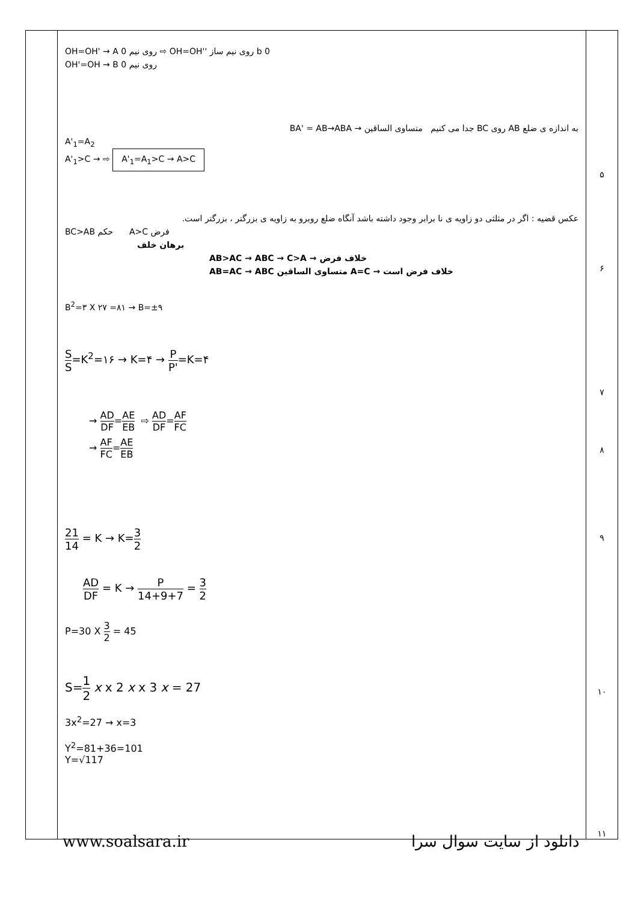| | OH=OH' → A روی نیم 0 ⇨ OH=OH'' روی نیم ساز b 0 OH'=OH → B روی نیم 0 به اندازه ی ضلع AB روی BC جدا می کنیم متساوی الساقین → BA' = AB→ABA A'<sub>1</sub>=A<sub>2</sub> A'<sub>1</sub>>C → ⇨ A'<sub>1</sub>=A<sub>1</sub>>C → A>C عکس قضیه : اگر در مثلثی دو زاویه ی نا برابر وجود داشته باشد آنگاه ضلع روبرو به زاویه ی بزرگتر ، بزرگتر است. BC>AB حکم A>C فرض برهان خلف AB>AC → ABC → C>A → خلاف فرض AB=AC → ABC متساوی الساقین A=C → خلاف فرض است B<sup>2</sup>=۳ X ۲۷ =۸۱ → B=±۹ S S =K<sup>2</sup>=۱۶ → K=۴ → P P' =K=۴ → AD DF = AE EB ⇨ AD DF = AF FC → AF FC = AE EB 21 14 = K → K= 3 2 AD DF = K → P 14+9+7 = 3 2 P=30 X 3 2 = 45 S= 1 2 x x 2 x x 3 x = 27 3x<sup>2</sup>=27 → x=3 Y<sup>2</sup>=81+36=101 Y=√117 | ۵ ۶ ۷ ۸ ۹ ۱۰ ۱۱ |
www.soalsara.ir دانلود از سایت سوال سرا